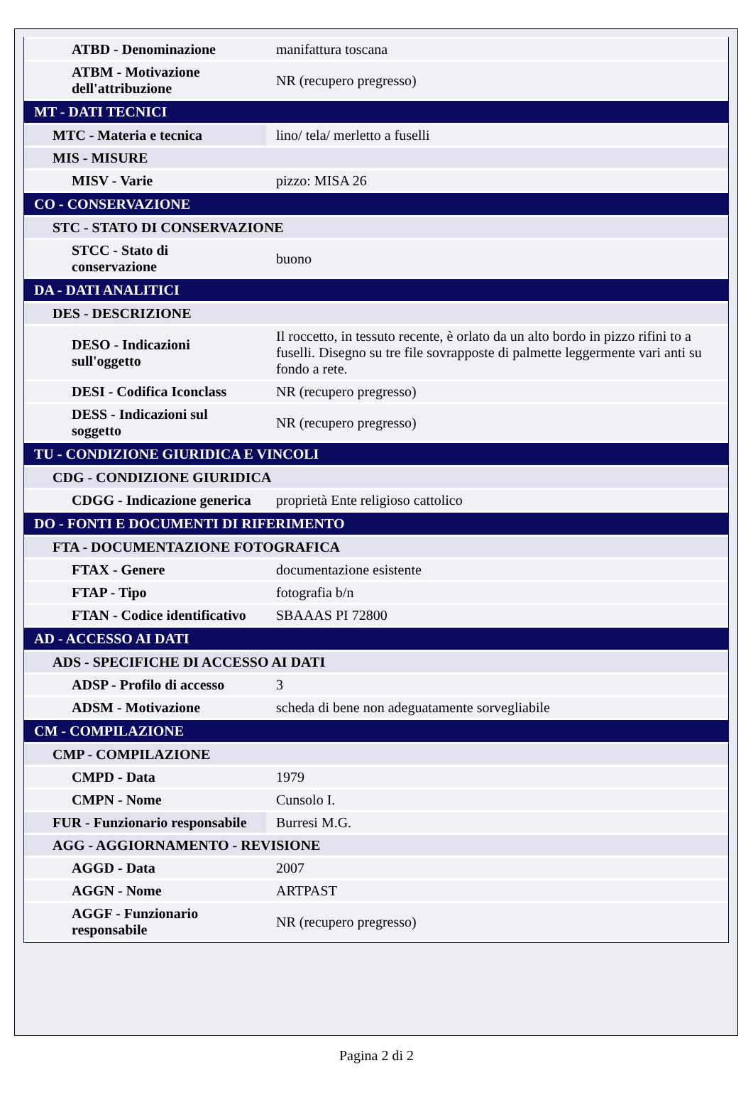| ATBD - Denominazione | manifattura toscana |
| ATBM - Motivazione dell'attribuzione | NR (recupero pregresso) |
| MT - DATI TECNICI | |
| MTC - Materia e tecnica | lino/ tela/ merletto a fuselli |
| MIS - MISURE | |
| MISV - Varie | pizzo: MISA 26 |
| CO - CONSERVAZIONE | |
| STC - STATO DI CONSERVAZIONE | |
| STCC - Stato di conservazione | buono |
| DA - DATI ANALITICI | |
| DES - DESCRIZIONE | |
| DESO - Indicazioni sull'oggetto | Il roccetto, in tessuto recente, è orlato da un alto bordo in pizzo rifini to a fuselli. Disegno su tre file sovrapposte di palmette leggermente vari anti su fondo a rete. |
| DESI - Codifica Iconclass | NR (recupero pregresso) |
| DESS - Indicazioni sul soggetto | NR (recupero pregresso) |
| TU - CONDIZIONE GIURIDICA E VINCOLI | |
| CDG - CONDIZIONE GIURIDICA | |
| CDGG - Indicazione generica | proprietà Ente religioso cattolico |
| DO - FONTI E DOCUMENTI DI RIFERIMENTO | |
| FTA - DOCUMENTAZIONE FOTOGRAFICA | |
| FTAX - Genere | documentazione esistente |
| FTAP - Tipo | fotografia b/n |
| FTAN - Codice identificativo | SBAAAS PI 72800 |
| AD - ACCESSO AI DATI | |
| ADS - SPECIFICHE DI ACCESSO AI DATI | |
| ADSP - Profilo di accesso | 3 |
| ADSM - Motivazione | scheda di bene non adeguatamente sorvegliabile |
| CM - COMPILAZIONE | |
| CMP - COMPILAZIONE | |
| CMPD - Data | 1979 |
| CMPN - Nome | Cunsolo I. |
| FUR - Funzionario responsabile | Burresi M.G. |
| AGG - AGGIORNAMENTO - REVISIONE | |
| AGGD - Data | 2007 |
| AGGN - Nome | ARTPAST |
| AGGF - Funzionario responsabile | NR (recupero pregresso) |
Pagina 2 di 2